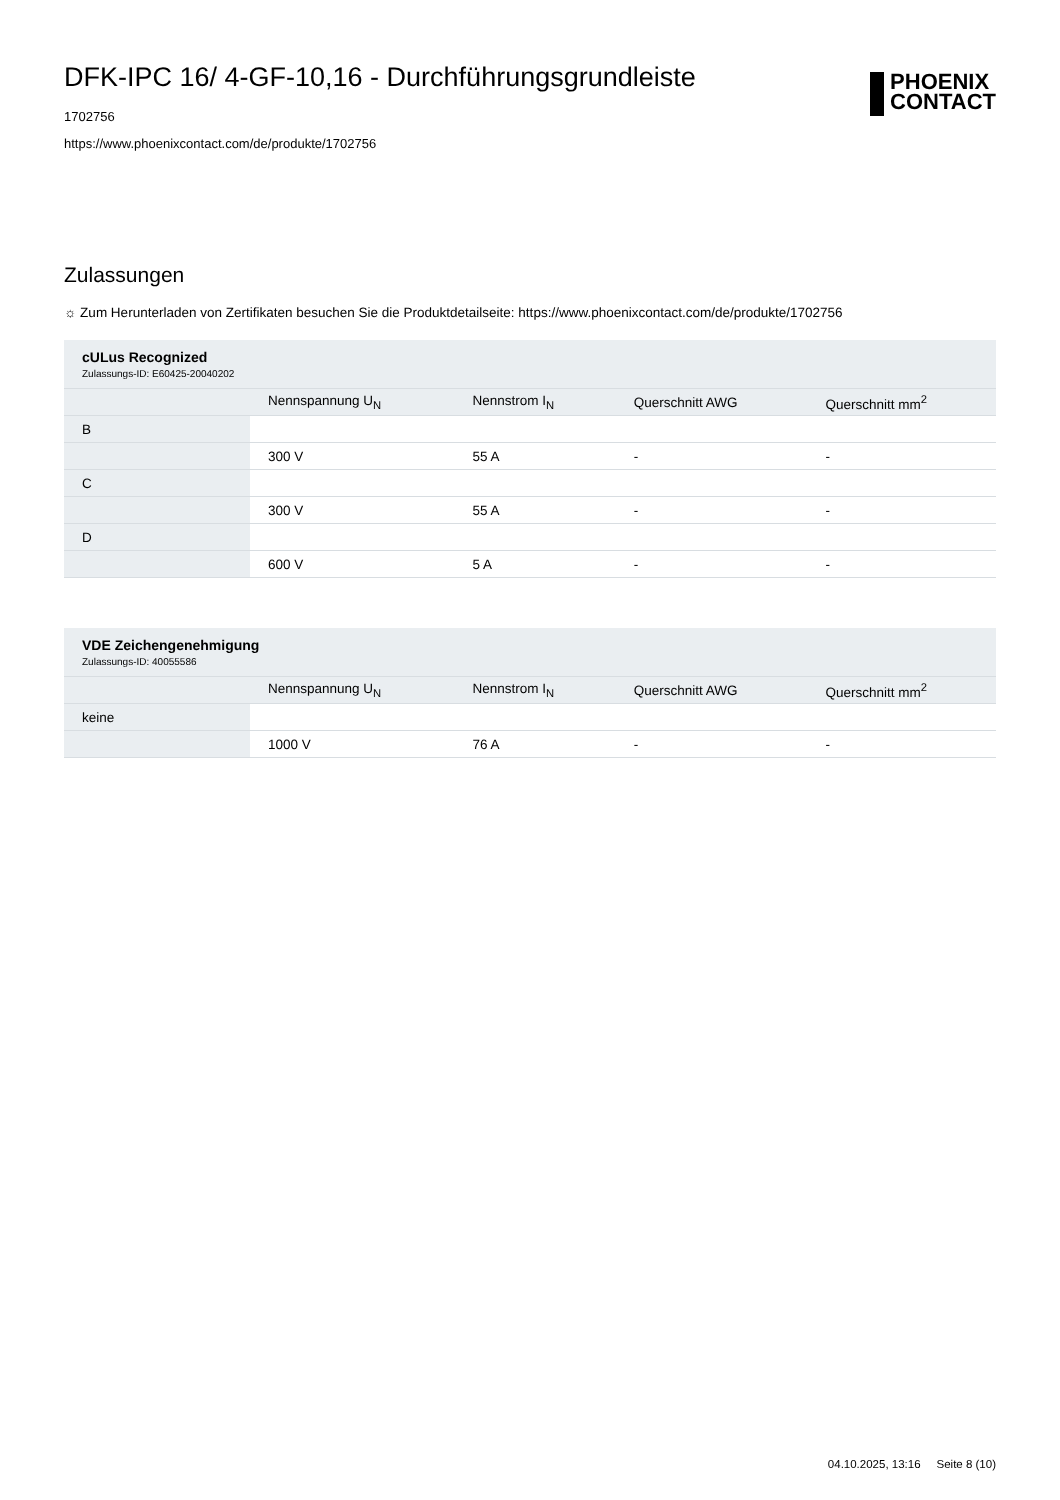DFK-IPC 16/ 4-GF-10,16 - Durchführungsgrundleiste
1702756
https://www.phoenixcontact.com/de/produkte/1702756
PHOENIX
CONTACT
Zulassungen
☼ Zum Herunterladen von Zertifikaten besuchen Sie die Produktdetailseite: https://www.phoenixcontact.com/de/produkte/1702756
| cULus Recognized Zulassungs-ID: E60425-20040202 | | | | |
| | Nennspannung U<sub>N</sub> | Nennstrom I<sub>N</sub> | Querschnitt AWG | Querschnitt mm<sup>2</sup> |
| B | | | | |
| | 300 V | 55 A | - | - |
| C | | | | |
| | 300 V | 55 A | - | - |
| D | | | | |
| | 600 V | 5 A | - | - |
| VDE Zeichengenehmigung Zulassungs-ID: 40055586 | | | | |
| | Nennspannung U<sub>N</sub> | Nennstrom I<sub>N</sub> | Querschnitt AWG | Querschnitt mm<sup>2</sup> |
| keine | | | | |
| | 1000 V | 76 A | - | - |
04.10.2025, 13:16 Seite 8 (10)